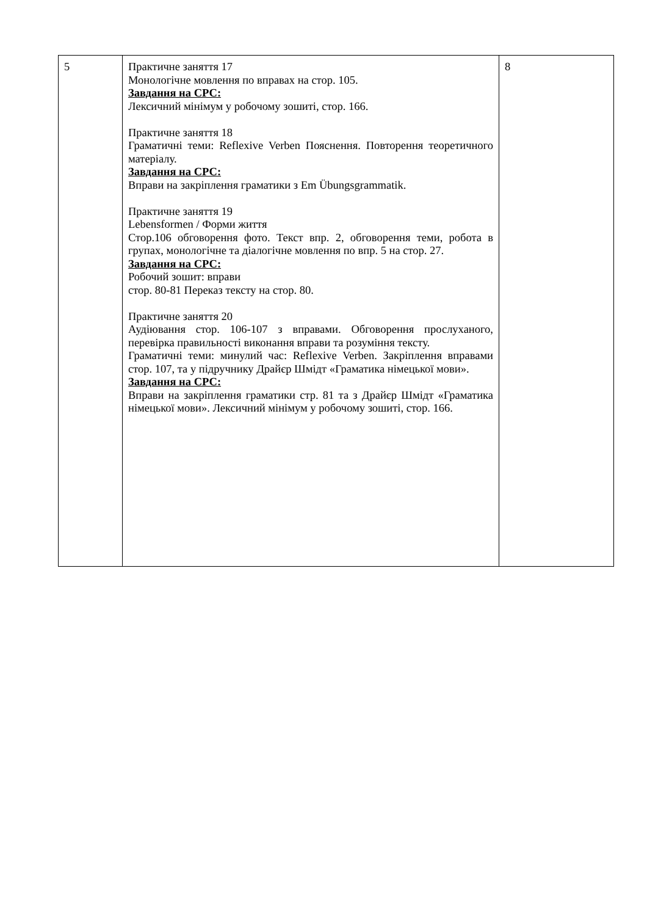| 5 | Практичне заняття 17 Монологічне мовлення по вправах на стор. 105. Завдання на СРС: Лексичний мінімум у робочому зошиті, стор. 166. Практичне заняття 18 Граматичні теми: Reflexive Verben Пояснення. Повторення теоретичного матеріалу. Завдання на СРС: Вправи на закріплення граматики з Em Übungsgrammatik. Практичне заняття 19 Lebensformen / Форми життя Стор.106 обговорення фото. Текст впр. 2, обговорення теми, робота в групах, монологічне та діалогічне мовлення по впр. 5 на стор. 27. Завдання на СРС: Робочий зошит: вправи стор. 80-81 Переказ тексту на стор. 80. Практичне заняття 20 Аудіювання стор. 106-107 з вправами. Обговорення прослуханого, перевірка правильності виконання вправи та розуміння тексту. Граматичні теми: минулий час: Reflexive Verben. Закріплення вправами стор. 107, та у підручнику Драйєр Шмідт «Граматика німецької мови». Завдання на СРС: Вправи на закріплення граматики стр. 81 та з Драйєр Шмідт «Граматика німецької мови». Лексичний мінімум у робочому зошиті, стор. 166. | 8 |